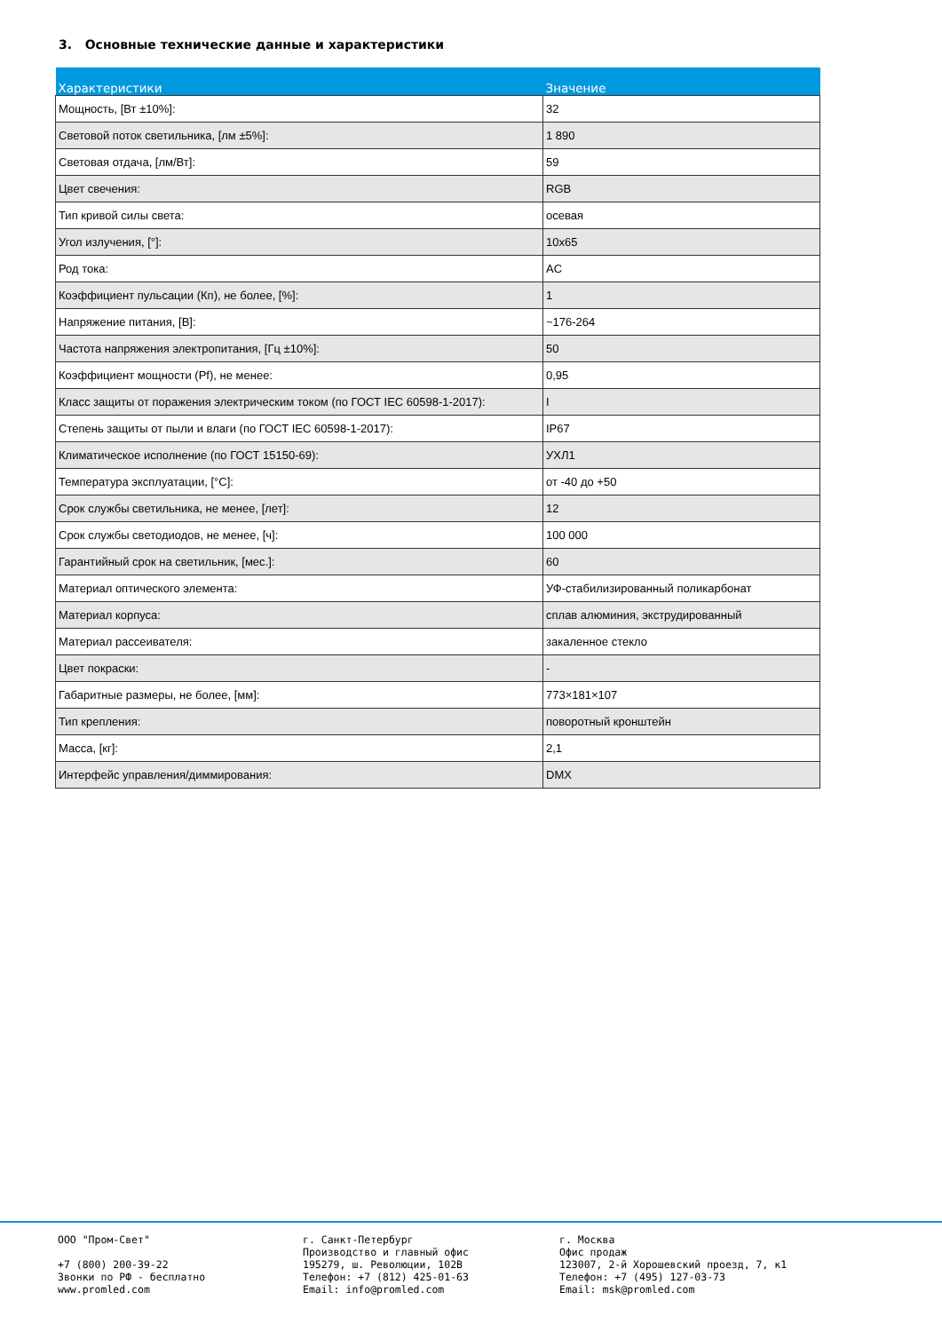3. Основные технические данные и характеристики
| Характеристики | Значение |
| --- | --- |
| Мощность, [Вт ±10%]: | 32 |
| Световой поток светильника, [лм ±5%]: | 1 890 |
| Световая отдача, [лм/Вт]: | 59 |
| Цвет свечения: | RGB |
| Тип кривой силы света: | осевая |
| Угол излучения, [°]: | 10x65 |
| Род тока: | AC |
| Коэффициент пульсации (Кп), не более, [%]: | 1 |
| Напряжение питания, [В]: | ~176-264 |
| Частота напряжения электропитания, [Гц ±10%]: | 50 |
| Коэффициент мощности (Pf), не менее: | 0,95 |
| Класс защиты от поражения электрическим током (по ГОСТ IEC 60598-1-2017): | I |
| Степень защиты от пыли и влаги (по ГОСТ IEC 60598-1-2017): | IP67 |
| Климатическое исполнение (по ГОСТ 15150-69): | УХЛ1 |
| Температура эксплуатации, [°C]: | от -40 до +50 |
| Срок службы светильника, не менее, [лет]: | 12 |
| Срок службы светодиодов, не менее, [ч]: | 100 000 |
| Гарантийный срок на светильник, [мес.]: | 60 |
| Материал оптического элемента: | УФ-стабилизированный поликарбонат |
| Материал корпуса: | сплав алюминия, экструдированный |
| Материал рассеивателя: | закаленное стекло |
| Цвет покраски: | - |
| Габаритные размеры, не более, [мм]: | 773×181×107 |
| Тип крепления: | поворотный кронштейн |
| Масса, [кг]: | 2,1 |
| Интерфейс управления/диммирования: | DMX |
ООО "Пром-Свет" +7 (800) 200-39-22 Звонки по РФ - бесплатно www.promled.com
г. Санкт-Петербург Производство и главный офис 195279, ш. Революции, 102В Телефон: +7 (812) 425-01-63 Email: info@promled.com
г. Москва Офис продаж 123007, 2-й Хорошевский проезд, 7, к1 Телефон: +7 (495) 127-03-73 Email: msk@promled.com